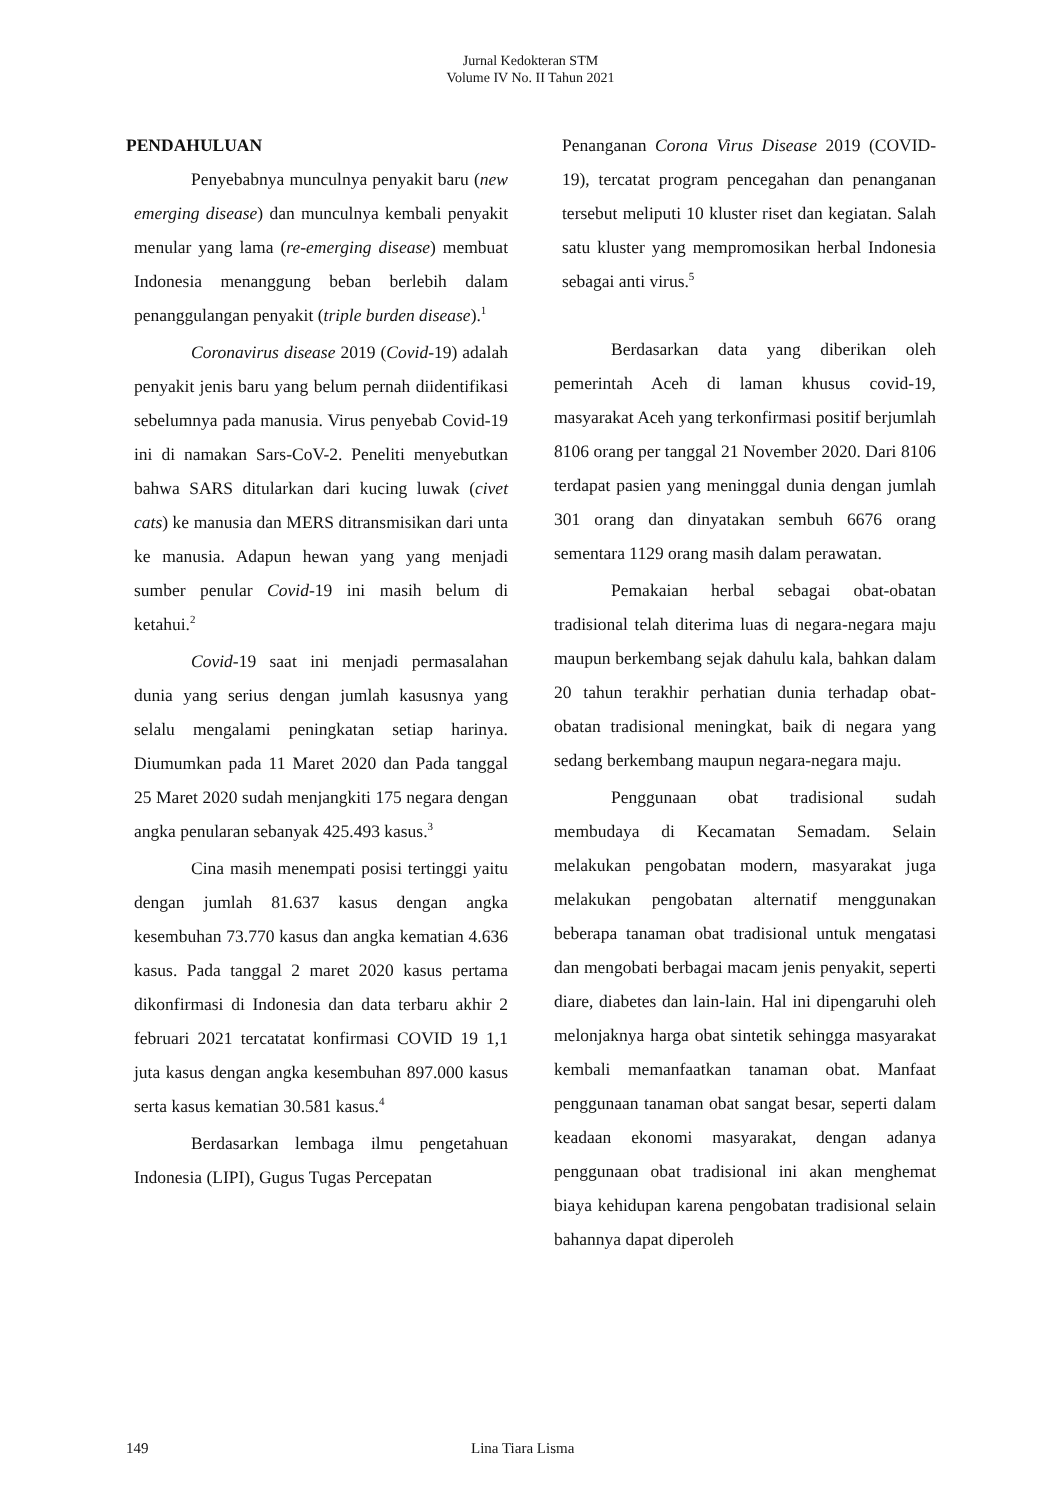Jurnal Kedokteran STM
Volume IV No. II Tahun 2021
PENDAHULUAN
Penyebabnya munculnya penyakit baru (new emerging disease) dan munculnya kembali penyakit menular yang lama (re-emerging disease) membuat Indonesia menanggung beban berlebih dalam penanggulangan penyakit (triple burden disease).<sup>1</sup>
Coronavirus disease 2019 (Covid-19) adalah penyakit jenis baru yang belum pernah diidentifikasi sebelumnya pada manusia. Virus penyebab Covid-19 ini di namakan Sars-CoV-2. Peneliti menyebutkan bahwa SARS ditularkan dari kucing luwak (civet cats) ke manusia dan MERS ditransmisikan dari unta ke manusia. Adapun hewan yang yang menjadi sumber penular Covid-19 ini masih belum di ketahui.<sup>2</sup>
Covid-19 saat ini menjadi permasalahan dunia yang serius dengan jumlah kasusnya yang selalu mengalami peningkatan setiap harinya. Diumumkan pada 11 Maret 2020 dan Pada tanggal 25 Maret 2020 sudah menjangkiti 175 negara dengan angka penularan sebanyak 425.493 kasus.<sup>3</sup>
Cina masih menempati posisi tertinggi yaitu dengan jumlah 81.637 kasus dengan angka kesembuhan 73.770 kasus dan angka kematian 4.636 kasus. Pada tanggal 2 maret 2020 kasus pertama dikonfirmasi di Indonesia dan data terbaru akhir 2 februari 2021 tercatatat konfirmasi COVID 19 1,1 juta kasus dengan angka kesembuhan 897.000 kasus serta kasus kematian 30.581 kasus.<sup>4</sup>
Berdasarkan lembaga ilmu pengetahuan Indonesia (LIPI), Gugus Tugas Percepatan
Penanganan Corona Virus Disease 2019 (COVID-19), tercatat program pencegahan dan penanganan tersebut meliputi 10 kluster riset dan kegiatan. Salah satu kluster yang mempromosikan herbal Indonesia sebagai anti virus.<sup>5</sup>
Berdasarkan data yang diberikan oleh pemerintah Aceh di laman khusus covid-19, masyarakat Aceh yang terkonfirmasi positif berjumlah 8106 orang per tanggal 21 November 2020. Dari 8106 terdapat pasien yang meninggal dunia dengan jumlah 301 orang dan dinyatakan sembuh 6676 orang sementara 1129 orang masih dalam perawatan.
Pemakaian herbal sebagai obat-obatan tradisional telah diterima luas di negara-negara maju maupun berkembang sejak dahulu kala, bahkan dalam 20 tahun terakhir perhatian dunia terhadap obat-obatan tradisional meningkat, baik di negara yang sedang berkembang maupun negara-negara maju.
Penggunaan obat tradisional sudah membudaya di Kecamatan Semadam. Selain melakukan pengobatan modern, masyarakat juga melakukan pengobatan alternatif menggunakan beberapa tanaman obat tradisional untuk mengatasi dan mengobati berbagai macam jenis penyakit, seperti diare, diabetes dan lain-lain. Hal ini dipengaruhi oleh melonjaknya harga obat sintetik sehingga masyarakat kembali memanfaatkan tanaman obat. Manfaat penggunaan tanaman obat sangat besar, seperti dalam keadaan ekonomi masyarakat, dengan adanya penggunaan obat tradisional ini akan menghemat biaya kehidupan karena pengobatan tradisional selain bahannya dapat diperoleh
149 Lina Tiara Lisma